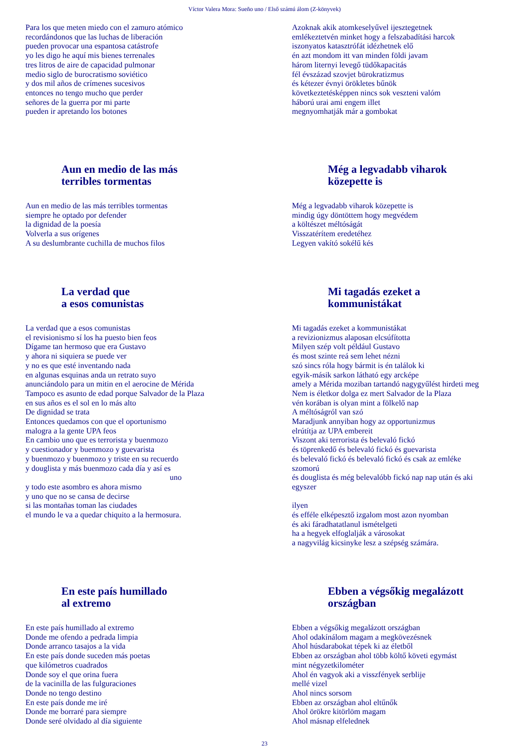Víctor Valera Mora: Sueño uno / Első számú álom (Z-könyvek)
Para los que meten miedo con el zamuro atómico recordándonos que las luchas de liberación pueden provocar una espantosa catástrofe yo les digo he aquí mis bienes terrenales tres litros de aire de capacidad pulmonar medio siglo de burocratismo soviético y dos mil años de crímenes sucesivos entonces no tengo mucho que perder señores de la guerra por mi parte pueden ir apretando los botones
Azoknak akik atomkeselyűvel ijesztegetnek emlékeztetvén minket hogy a felszabadítási harcok iszonyatos katasztrófát idézhetnek elő én azt mondom itt van minden földi javam három liternyi levegő tüdőkapacitás fél évszázad szovjet bürokratizmus és kétezer évnyi örökletes bűnök következtetésképpen nincs sok veszteni valóm háború urai ami engem illet megnyomhatják már a gombokat
Aun en medio de las más
terribles tormentas
Aun en medio de las más terribles tormentas siempre he optado por defender la dignidad de la poesía Volverla a sus orígenes A su deslumbrante cuchilla de muchos filos
Még a legvadabb viharok
közepette is
Még a legvadabb viharok közepette is mindig úgy döntöttem hogy megvédem a költészet méltóságát Visszatérítem eredetéhez Legyen vakító sokélű kés
La verdad que
a esos comunistas
La verdad que a esos comunistas el revisionismo sí los ha puesto bien feos Dígame tan hermoso que era Gustavo y ahora ni siquiera se puede ver y no es que esté inventando nada en algunas esquinas anda un retrato suyo anunciándolo para un mitin en el aerocine de Mérida Tampoco es asunto de edad porque Salvador de la Plaza en sus años es el sol en lo más alto De dignidad se trata Entonces quedamos con que el oportunismo malogra a la gente UPA feos En cambio uno que es terrorista y buenmozo y cuestionador y buenmozo y guevarista y buenmozo y buenmozo y triste en su recuerdo y douglista y más buenmozo cada día y así es
uno
y todo este asombro es ahora mismo y uno que no se cansa de decirse si las montañas toman las ciudades el mundo le va a quedar chiquito a la hermosura.
Mi tagadás ezeket a
kommunistákat
Mi tagadás ezeket a kommunistákat a revizionizmus alaposan elcsúfította Milyen szép volt például Gustavo és most szinte reá sem lehet nézni szó sincs róla hogy bármit is én találok ki egyik-másik sarkon látható egy arcképe amely a Mérida moziban tartandó nagygyűlést hirdeti meg Nem is életkor dolga ez mert Salvador de la Plaza vén korában is olyan mint a fölkelő nap A méltóságról van szó Maradjunk annyiban hogy az opportunizmus elrútítja az UPA embereit Viszont aki terrorista és belevaló fickó és töprenkedő és belevaló fickó és guevarista és belevaló fickó és belevaló fickó és csak az emléke szomorú és douglista és még belevalóbb fickó nap nap után és aki egyszer ilyen és efféle elképesztő izgalom most azon nyomban és aki fáradhatatlanul ismételgeti ha a hegyek elfoglalják a városokat a nagyvilág kicsinyke lesz a szépség számára.
En este país humillado
al extremo
En este país humillado al extremo Donde me ofendo a pedrada limpia Donde arranco tasajos a la vida En este país donde suceden más poetas que kilómetros cuadrados Donde soy el que orina fuera de la vacinilla de las fulguraciones Donde no tengo destino En este país donde me iré Donde me borraré para siempre Donde seré olvidado al día siguiente
Ebben a végsőkig megalázott
országban
Ebben a végsőkig megalázott országban Ahol odakínálom magam a megkövezésnek Ahol húsdarabokat tépek ki az életből Ebben az országban ahol több költő követi egymást mint négyzetkilométer Ahol én vagyok aki a visszfények serblije mellé vizel Ahol nincs sorsom Ebben az országban ahol eltűnők Ahol örökre kitörlöm magam Ahol másnap elfelednek
23